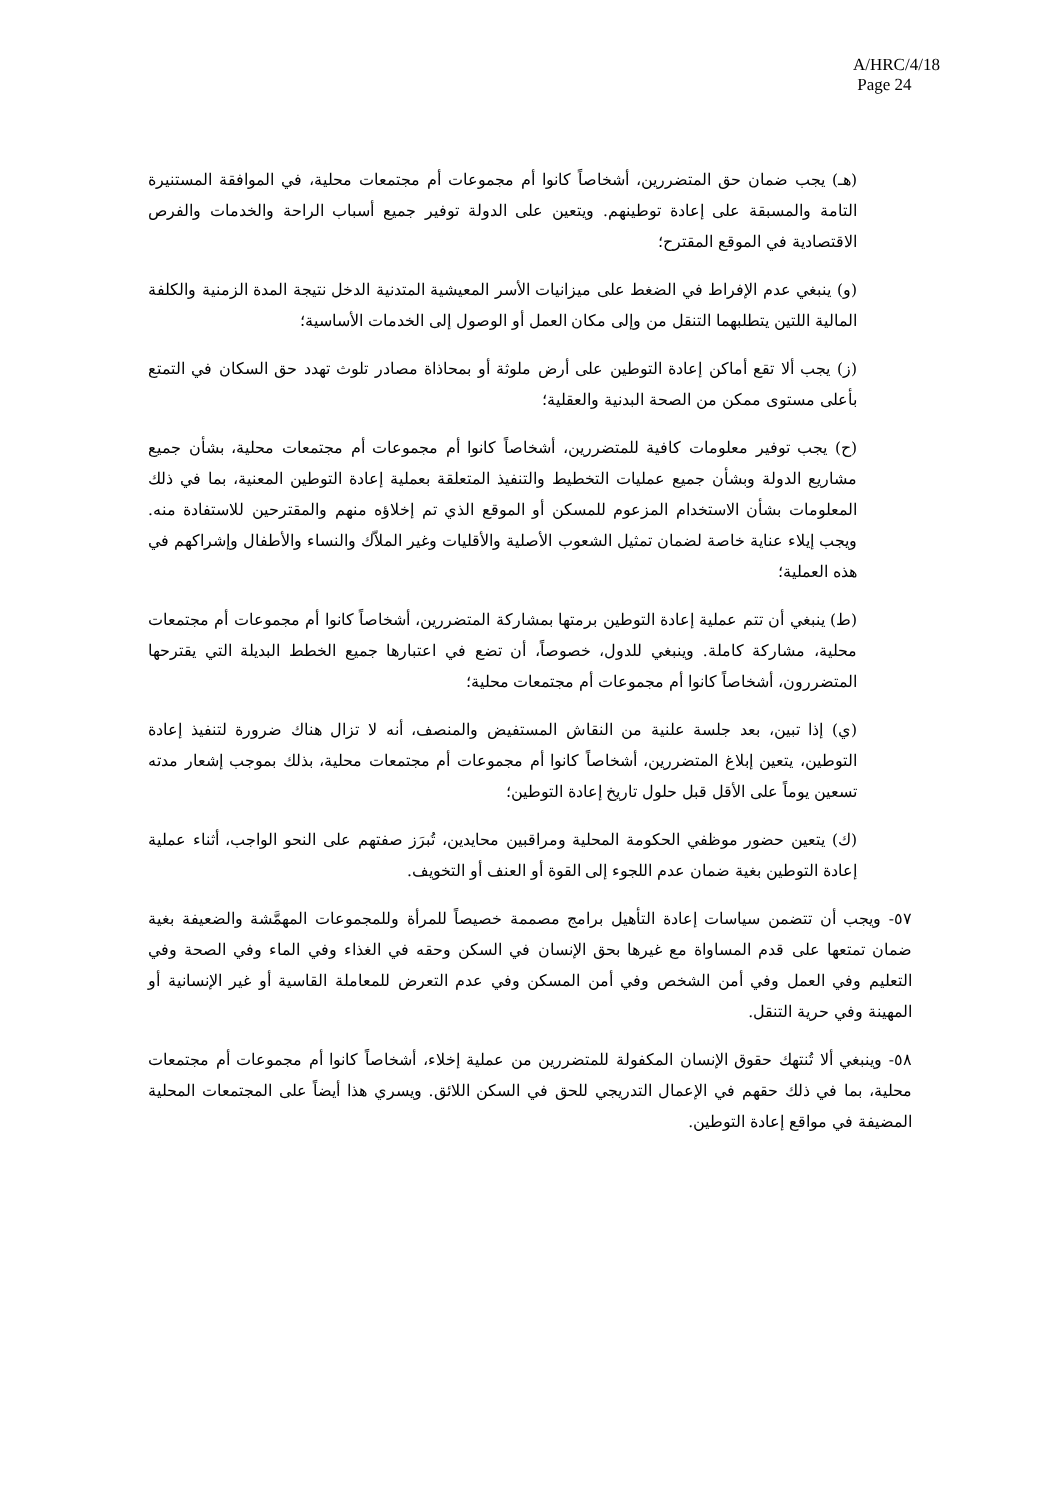A/HRC/4/18
Page 24
(هـ) يجب ضمان حق المتضررين، أشخاصاً كانوا أم مجموعات أم مجتمعات محلية، في الموافقة المستنيرة التامة والمسبقة على إعادة توطينهم. ويتعين على الدولة توفير جميع أسباب الراحة والخدمات والفرص الاقتصادية في الموقع المقترح؛
(و) ينبغي عدم الإفراط في الضغط على ميزانيات الأسر المعيشية المتدنية الدخل نتيجة المدة الزمنية والكلفة المالية اللتين يتطلبهما التنقل من وإلى مكان العمل أو الوصول إلى الخدمات الأساسية؛
(ز) يجب ألا تقع أماكن إعادة التوطين على أرض ملوثة أو بمحاذاة مصادر تلوث تهدد حق السكان في التمتع بأعلى مستوى ممكن من الصحة البدنية والعقلية؛
(ح) يجب توفير معلومات كافية للمتضررين، أشخاصاً كانوا أم مجموعات أم مجتمعات محلية، بشأن جميع مشاريع الدولة وبشأن جميع عمليات التخطيط والتنفيذ المتعلقة بعملية إعادة التوطين المعنية، بما في ذلك المعلومات بشأن الاستخدام المزعوم للمسكن أو الموقع الذي تم إخلاؤه منهم والمقترحين للاستفادة منه. ويجب إيلاء عناية خاصة لضمان تمثيل الشعوب الأصلية والأقليات وغير الملاّك والنساء والأطفال وإشراكهم في هذه العملية؛
(ط) ينبغي أن تتم عملية إعادة التوطين برمتها بمشاركة المتضررين، أشخاصاً كانوا أم مجموعات أم مجتمعات محلية، مشاركة كاملة. وينبغي للدول، خصوصاً، أن تضع في اعتبارها جميع الخطط البديلة التي يقترحها المتضررون، أشخاصاً كانوا أم مجموعات أم مجتمعات محلية؛
(ي) إذا تبين، بعد جلسة علنية من النقاش المستفيض والمنصف، أنه لا تزال هناك ضرورة لتنفيذ إعادة التوطين، يتعين إبلاغ المتضررين، أشخاصاً كانوا أم مجموعات أم مجتمعات محلية، بذلك بموجب إشعار مدته تسعين يوماً على الأقل قبل حلول تاريخ إعادة التوطين؛
(ك) يتعين حضور موظفي الحكومة المحلية ومراقبين محايدين، تُبرَز صفتهم على النحو الواجب، أثناء عملية إعادة التوطين بغية ضمان عدم اللجوء إلى القوة أو العنف أو التخويف.
٥٧- ويجب أن تتضمن سياسات إعادة التأهيل برامج مصممة خصيصاً للمرأة وللمجموعات المهمَّشة والضعيفة بغية ضمان تمتعها على قدم المساواة مع غيرها بحق الإنسان في السكن وحقه في الغذاء وفي الماء وفي الصحة وفي التعليم وفي العمل وفي أمن الشخص وفي أمن المسكن وفي عدم التعرض للمعاملة القاسية أو غير الإنسانية أو المهينة وفي حرية التنقل.
٥٨- وينبغي ألا تُنتهك حقوق الإنسان المكفولة للمتضررين من عملية إخلاء، أشخاصاً كانوا أم مجموعات أم مجتمعات محلية، بما في ذلك حقهم في الإعمال التدريجي للحق في السكن اللائق. ويسري هذا أيضاً على المجتمعات المحلية المضيفة في مواقع إعادة التوطين.